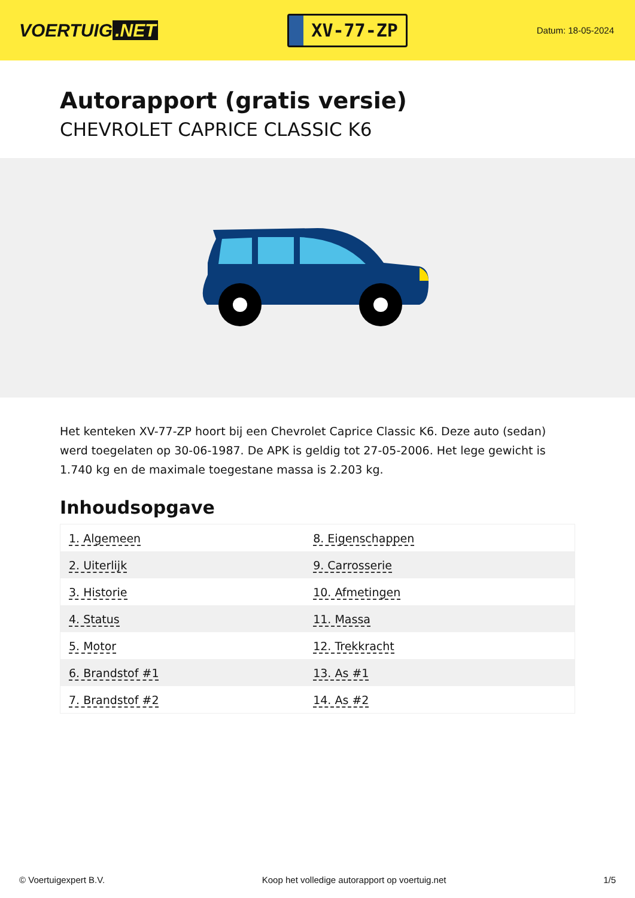VOERTUIG.NET
XV-77-ZP
Datum: 18-05-2024
Autorapport (gratis versie)
CHEVROLET CAPRICE CLASSIC K6
Het kenteken XV-77-ZP hoort bij een Chevrolet Caprice Classic K6. Deze auto (sedan) werd toegelaten op 30-06-1987. De APK is geldig tot 27-05-2006. Het lege gewicht is 1.740 kg en de maximale toegestane massa is 2.203 kg.
Inhoudsopgave
| 1. Algemeen | 8. Eigenschappen |
| 2. Uiterlijk | 9. Carrosserie |
| 3. Historie | 10. Afmetingen |
| 4. Status | 11. Massa |
| 5. Motor | 12. Trekkracht |
| 6. Brandstof #1 | 13. As #1 |
| 7. Brandstof #2 | 14. As #2 |
© Voertuigexpert B.V. Koop het volledige autorapport op voertuig.net 1/5